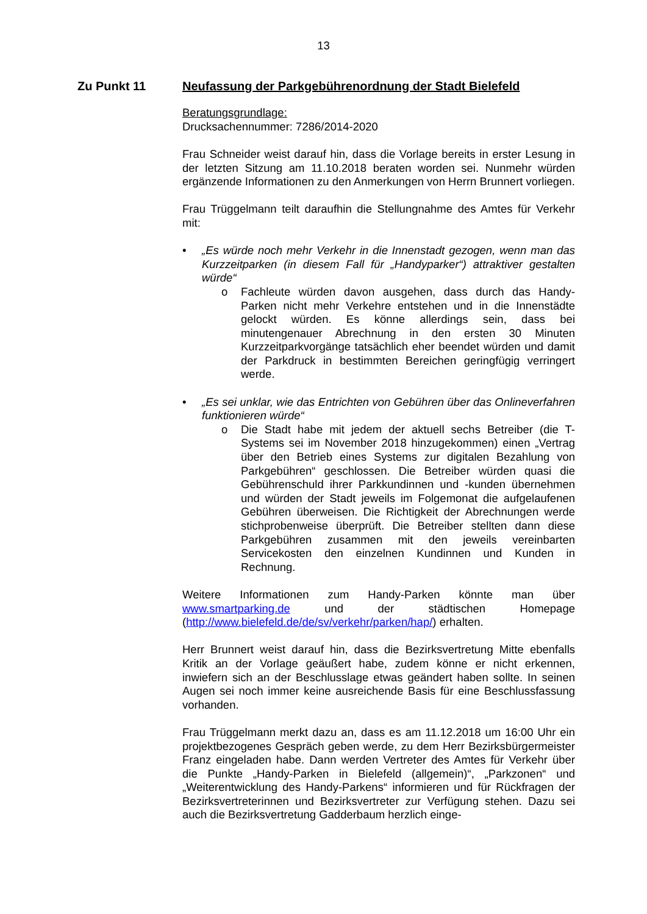13
Zu Punkt 11 Neufassung der Parkgebührenordnung der Stadt Bielefeld
Beratungsgrundlage:
Drucksachennummer: 7286/2014-2020
Frau Schneider weist darauf hin, dass die Vorlage bereits in erster Lesung in der letzten Sitzung am 11.10.2018 beraten worden sei. Nunmehr würden ergänzende Informationen zu den Anmerkungen von Herrn Brunnert vorliegen.
Frau Trüggelmann teilt daraufhin die Stellungnahme des Amtes für Verkehr mit:
• „Es würde noch mehr Verkehr in die Innenstadt gezogen, wenn man das Kurzzeitparken (in diesem Fall für „Handyparker“) attraktiver gestalten würde“
o Fachleute würden davon ausgehen, dass durch das Handy-Parken nicht mehr Verkehre entstehen und in die Innenstädte gelockt würden. Es könne allerdings sein, dass bei minutengenauer Abrechnung in den ersten 30 Minuten Kurzzeitparkvorgänge tatsächlich eher beendet würden und damit der Parkdruck in bestimmten Bereichen geringfügig verringert werde.
• „Es sei unklar, wie das Entrichten von Gebühren über das Onlineverfahren funktionieren würde“
o Die Stadt habe mit jedem der aktuell sechs Betreiber (die T-Systems sei im November 2018 hinzugekommen) einen „Vertrag über den Betrieb eines Systems zur digitalen Bezahlung von Parkgebühren“ geschlossen. Die Betreiber würden quasi die Gebührenschuld ihrer Parkkundinnen und -kunden übernehmen und würden der Stadt jeweils im Folgemonat die aufgelaufenen Gebühren überweisen. Die Richtigkeit der Abrechnungen werde stichprobenweise überprüft. Die Betreiber stellten dann diese Parkgebühren zusammen mit den jeweils vereinbarten Servicekosten den einzelnen Kundinnen und Kunden in Rechnung.
Weitere Informationen zum Handy-Parken könnte man über www.smartparking.de und der städtischen Homepage (http://www.bielefeld.de/de/sv/verkehr/parken/hap/) erhalten.
Herr Brunnert weist darauf hin, dass die Bezirksvertretung Mitte ebenfalls Kritik an der Vorlage geäußert habe, zudem könne er nicht erkennen, inwiefern sich an der Beschlusslage etwas geändert haben sollte. In seinen Augen sei noch immer keine ausreichende Basis für eine Beschlussfassung vorhanden.
Frau Trüggelmann merkt dazu an, dass es am 11.12.2018 um 16:00 Uhr ein projektbezogenes Gespräch geben werde, zu dem Herr Bezirksbürgermeister Franz eingeladen habe. Dann werden Vertreter des Amtes für Verkehr über die Punkte „Handy-Parken in Bielefeld (allgemein)“, „Parkzonen“ und „Weiterentwicklung des Handy-Parkens“ informieren und für Rückfragen der Bezirksvertreterinnen und Bezirksvertreter zur Verfügung stehen. Dazu sei auch die Bezirksvertretung Gadderbaum herzlich einge-